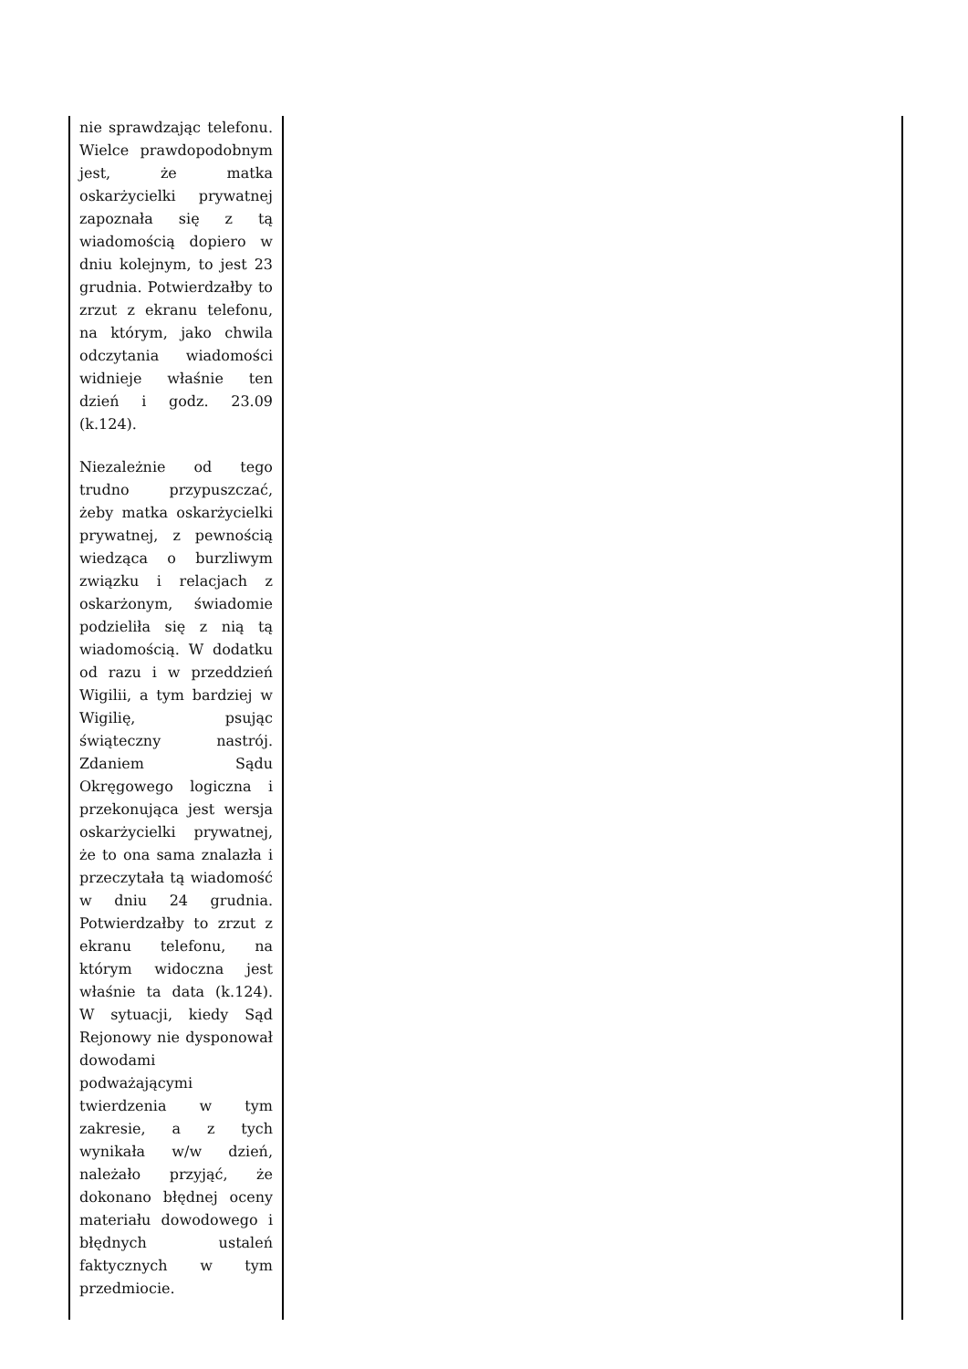| nie sprawdzając telefonu. Wielce prawdopodobnym jest, że matka oskarżycielki prywatnej zapoznała się z tą wiadomością dopiero w dniu kolejnym, to jest 23 grudnia. Potwierdzałby to zrzut z ekranu telefonu, na którym, jako chwila odczytania wiadomości widnieje właśnie ten dzień i godz. 23.09 (k.124). Niezależnie od tego trudno przypuszczać, żeby matka oskarżycielki prywatnej, z pewnością wiedząca o burzliwym związku i relacjach z oskarżonym, świadomie podzieliła się z nią tą wiadomością. W dodatku od razu i w przeddzień Wigilii, a tym bardziej w Wigilię, psując świąteczny nastrój. Zdaniem Sądu Okręgowego logiczna i przekonująca jest wersja oskarżycielki prywatnej, że to ona sama znalazła i przeczytała tą wiadomość w dniu 24 grudnia. Potwierdzałby to zrzut z ekranu telefonu, na którym widoczna jest właśnie ta data (k.124). W sytuacji, kiedy Sąd Rejonowy nie dysponował dowodami podważającymi twierdzenia w tym zakresie, a z tych wynikała w/w dzień, należało przyjąć, że dokonano błędnej oceny materiału dowodowego i błędnych ustaleń faktycznych w tym przedmiocie. | |